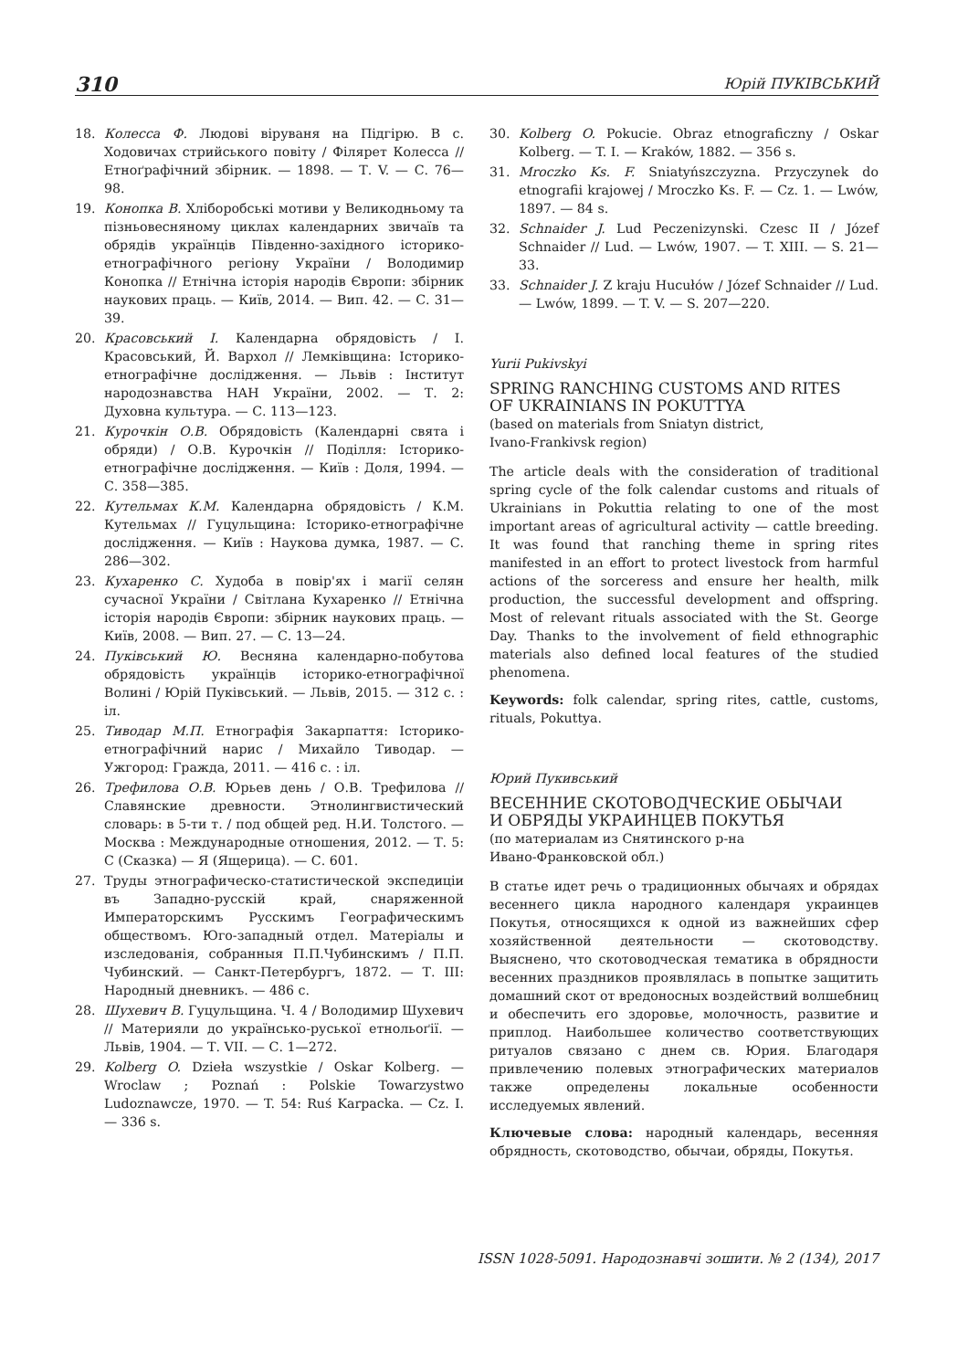310 Юрій ПУКІВСЬКИЙ
18. Колесса Ф. Людові віруваня на Підгірю. В с. Ходовичах стрийського повіту / Філярет Колесса // Етноґрафічний збірник. — 1898. — Т. V. — С. 76—98.
19. Конопка В. Хліборобські мотиви у Великодньому та пізньовесняному циклах календарних звичаїв та обрядів українців Південно-західного історико-етнографічного регіону України / Володимир Конопка // Етнічна історія народів Європи: збірник наукових праць. — Київ, 2014. — Вип. 42. — С. 31—39.
20. Красовський І. Календарна обрядовість / І. Красовський, Й. Вархол // Лемківщина: Історико-етнографічне дослідження. — Львів : Інститут народознавства НАН України, 2002. — Т. 2: Духовна культура. — С. 113—123.
21. Курочкін О.В. Обрядовість (Календарні свята і обряди) / О.В. Курочкін // Поділля: Історико-етнографічне дослідження. — Київ : Доля, 1994. — С. 358—385.
22. Кутельмах К.М. Календарна обрядовість / К.М. Кутельмах // Гуцульщина: Історико-етнографічне дослідження. — Київ : Наукова думка, 1987. — С. 286—302.
23. Кухаренко С. Худоба в повір'ях і магії селян сучасної України / Світлана Кухаренко // Етнічна історія народів Європи: збірник наукових праць. — Київ, 2008. — Вип. 27. — С. 13—24.
24. Пуківський Ю. Весняна календарно-побутова обрядовість українців історико-етнографічної Волині / Юрій Пуківський. — Львів, 2015. — 312 с. : іл.
25. Тиводар М.П. Етнографія Закарпаття: Історико-етнографічний нарис / Михайло Тиводар. — Ужгород: Гражда, 2011. — 416 с. : іл.
26. Трефилова О.В. Юрьев день / О.В. Трефилова // Славянские древности. Этнолингвистический словарь: в 5-ти т. / под общей ред. Н.И. Толстого. — Москва : Международные отношения, 2012. — Т. 5: С (Сказка) — Я (Ящерица). — С. 601.
27. Труды этнографическо-статистической экспедиціи въ Западно-русскій край, снаряженной Императорскимъ Русскимъ Географическимъ обществомъ. Юго-западный отдел. Матеріалы и изследованія, собранныя П.П.Чубинскимъ / П.П. Чубинский. — Санкт-Петербургъ, 1872. — Т. III: Народный дневникъ. — 486 с.
28. Шухевич В. Гуцульщина. Ч. 4 / Володимир Шухевич // Материяли до українсько-руської етнольоґії. — Львів, 1904. — Т. VII. — С. 1—272.
29. Kolberg O. Dzieła wszystkie / Oskar Kolberg. — Wroclaw ; Poznań : Polskie Towarzystwo Ludoznawcze, 1970. — T. 54: Ruś Karpacka. — Cz. I. — 336 s.
30. Kolberg O. Pokucie. Obraz etnograficzny / Oskar Kolberg. — T. I. — Kraków, 1882. — 356 s.
31. Mroczko Ks. F. Sniatyńszczyzna. Przyczynek do etnografii krajowej / Mroczko Ks. F. — Cz. 1. — Lwów, 1897. — 84 s.
32. Schnaider J. Lud Peczenizynski. Czesc II / Józef Schnaider // Lud. — Lwów, 1907. — T. XIII. — S. 21—33.
33. Schnaider J. Z kraju Hucułów / Józef Schnaider // Lud. — Lwów, 1899. — T. V. — S. 207—220.
Yurii Pukivskyi
SPRING RANCHING CUSTOMS AND RITES
OF UKRAINIANS IN POKUTTYA
(based on materials from Sniatyn district,
Ivano-Frankivsk region)
The article deals with the consideration of traditional spring cycle of the folk calendar customs and rituals of Ukrainians in Pokuttia relating to one of the most important areas of agricultural activity — cattle breeding. It was found that ranching theme in spring rites manifested in an effort to protect livestock from harmful actions of the sorceress and ensure her health, milk production, the successful development and offspring. Most of relevant rituals associated with the St. George Day. Thanks to the involvement of field ethnographic materials also defined local features of the studied phenomena.
Keywords: folk calendar, spring rites, cattle, customs, rituals, Pokuttya.
Юрий Пукивський
ВЕСЕННИЕ СКОТОВОДЧЕСКИЕ ОБЫЧАИ
И ОБРЯДЫ УКРАИНЦЕВ ПОКУТЬЯ
(по материалам из Снятинского р-на
Ивано-Франковской обл.)
В статье идет речь о традиционных обычаях и обрядах весеннего цикла народного календаря украинцев Покутья, относящихся к одной из важнейших сфер хозяйственной деятельности — скотоводству. Выяснено, что скотоводческая тематика в обрядности весенних праздников проявлялась в попытке защитить домашний скот от вредоносных воздействий волшебниц и обеспечить его здоровье, молочность, развитие и приплод. Наибольшее количество соответствующих ритуалов связано с днем св. Юрия. Благодаря привлечению полевых этнографических материалов также определены локальные особенности исследуемых явлений.
Ключевые слова: народный календарь, весенняя обрядность, скотоводство, обычаи, обряды, Покутья.
ISSN 1028-5091. Народознавчі зошити. № 2 (134), 2017